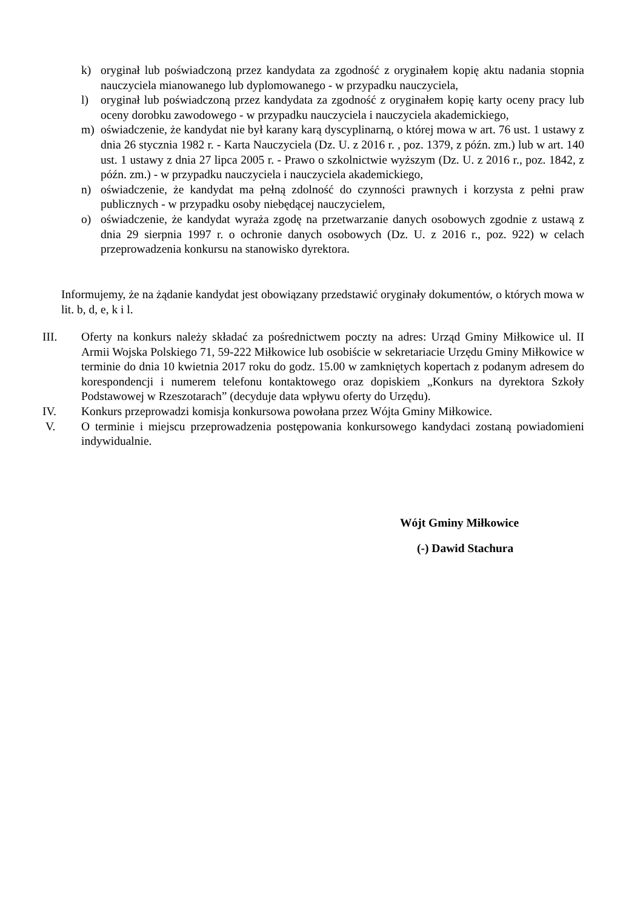k) oryginał lub poświadczoną przez kandydata za zgodność z oryginałem kopię aktu nadania stopnia nauczyciela mianowanego lub dyplomowanego - w przypadku nauczyciela,
l) oryginał lub poświadczoną przez kandydata za zgodność z oryginałem kopię karty oceny pracy lub oceny dorobku zawodowego - w przypadku nauczyciela i nauczyciela akademickiego,
m) oświadczenie, że kandydat nie był karany karą dyscyplinarną, o której mowa w art. 76 ust. 1 ustawy z dnia 26 stycznia 1982 r. - Karta Nauczyciela (Dz. U. z 2016 r. , poz. 1379, z późn. zm.) lub w art. 140 ust. 1 ustawy z dnia 27 lipca 2005 r. - Prawo o szkolnictwie wyższym (Dz. U. z 2016 r., poz. 1842, z późn. zm.) - w przypadku nauczyciela i nauczyciela akademickiego,
n) oświadczenie, że kandydat ma pełną zdolność do czynności prawnych i korzysta z pełni praw publicznych - w przypadku osoby niebędącej nauczycielem,
o) oświadczenie, że kandydat wyraża zgodę na przetwarzanie danych osobowych zgodnie z ustawą z dnia 29 sierpnia 1997 r. o ochronie danych osobowych (Dz. U. z 2016 r., poz. 922) w celach przeprowadzenia konkursu na stanowisko dyrektora.
Informujemy, że na żądanie kandydat jest obowiązany przedstawić oryginały dokumentów, o których mowa w lit. b, d, e, k i l.
III. Oferty na konkurs należy składać za pośrednictwem poczty na adres: Urząd Gminy Miłkowice ul. II Armii Wojska Polskiego 71, 59-222 Miłkowice lub osobiście w sekretariacie Urzędu Gminy Miłkowice w terminie do dnia 10 kwietnia 2017 roku do godz. 15.00 w zamkniętych kopertach z podanym adresem do korespondencji i numerem telefonu kontaktowego oraz dopiskiem „Konkurs na dyrektora Szkoły Podstawowej w Rzeszotarach” (decyduje data wpływu oferty do Urzędu).
IV. Konkurs przeprowadzi komisja konkursowa powołana przez Wójta Gminy Miłkowice.
V. O terminie i miejscu przeprowadzenia postępowania konkursowego kandydaci zostaną powiadomieni indywidualnie.
Wójt Gminy Miłkowice
(-) Dawid Stachura